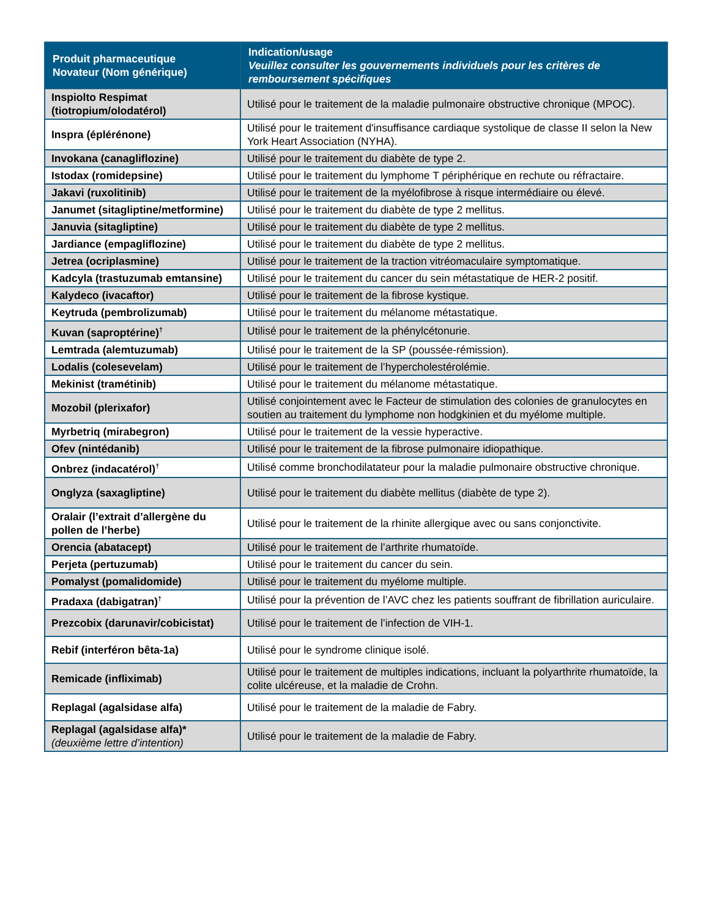| Produit pharmaceutique Novateur (Nom générique) | Indication/usage Veuillez consulter les gouvernements individuels pour les critères de remboursement spécifiques |
| --- | --- |
| Inspiolto Respimat (tiotropium/olodatérol) | Utilisé pour le traitement de la maladie pulmonaire obstructive chronique (MPOC). |
| Inspra (éplérénone) | Utilisé pour le traitement d'insuffisance cardiaque systolique de classe II selon la New York Heart Association (NYHA). |
| Invokana (canagliflozine) | Utilisé pour le traitement du diabète de type 2. |
| Istodax (romidepsine) | Utilisé pour le traitement du lymphome T périphérique en rechute ou réfractaire. |
| Jakavi (ruxolitinib) | Utilisé pour le traitement de la myélofibrose à risque intermédiaire ou élevé. |
| Janumet (sitagliptine/metformine) | Utilisé pour le traitement du diabète de type 2 mellitus. |
| Januvia (sitagliptine) | Utilisé pour le traitement du diabète de type 2 mellitus. |
| Jardiance (empagliflozine) | Utilisé pour le traitement du diabète de type 2 mellitus. |
| Jetrea (ocriplasmine) | Utilisé pour le traitement de la traction vitréomaculaire symptomatique. |
| Kadcyla (trastuzumab emtansine) | Utilisé pour le traitement du cancer du sein métastatique de HER-2 positif. |
| Kalydeco (ivacaftor) | Utilisé pour le traitement de la fibrose kystique. |
| Keytruda (pembrolizumab) | Utilisé pour le traitement du mélanome métastatique. |
| Kuvan (saproptérine)<sup>†</sup> | Utilisé pour le traitement de la phénylcétonurie. |
| Lemtrada (alemtuzumab) | Utilisé pour le traitement de la SP (poussée-rémission). |
| Lodalis (colesevelam) | Utilisé pour le traitement de l’hypercholestérolémie. |
| Mekinist (tramétinib) | Utilisé pour le traitement du mélanome métastatique. |
| Mozobil (plerixafor) | Utilisé conjointement avec le Facteur de stimulation des colonies de granulocytes en soutien au traitement du lymphome non hodgkinien et du myélome multiple. |
| Myrbetriq (mirabegron) | Utilisé pour le traitement de la vessie hyperactive. |
| Ofev (nintédanib) | Utilisé pour le traitement de la fibrose pulmonaire idiopathique. |
| Onbrez (indacatérol)<sup>†</sup> | Utilisé comme bronchodilatateur pour la maladie pulmonaire obstructive chronique. |
| Onglyza (saxagliptine) | Utilisé pour le traitement du diabète mellitus (diabète de type 2). |
| Oralair (l’extrait d’allergène du pollen de l’herbe) | Utilisé pour le traitement de la rhinite allergique avec ou sans conjonctivite. |
| Orencia (abatacept) | Utilisé pour le traitement de l’arthrite rhumatoïde. |
| Perjeta (pertuzumab) | Utilisé pour le traitement du cancer du sein. |
| Pomalyst (pomalidomide) | Utilisé pour le traitement du myélome multiple. |
| Pradaxa (dabigatran)<sup>†</sup> | Utilisé pour la prévention de l’AVC chez les patients souffrant de fibrillation auriculaire. |
| Prezcobix (darunavir/cobicistat) | Utilisé pour le traitement de l’infection de VIH-1. |
| Rebif (interféron bêta-1a) | Utilisé pour le syndrome clinique isolé. |
| Remicade (infliximab) | Utilisé pour le traitement de multiples indications, incluant la polyarthrite rhumatoïde, la colite ulcéreuse, et la maladie de Crohn. |
| Replagal (agalsidase alfa) | Utilisé pour le traitement de la maladie de Fabry. |
| Replagal (agalsidase alfa)* (deuxième lettre d’intention) | Utilisé pour le traitement de la maladie de Fabry. |